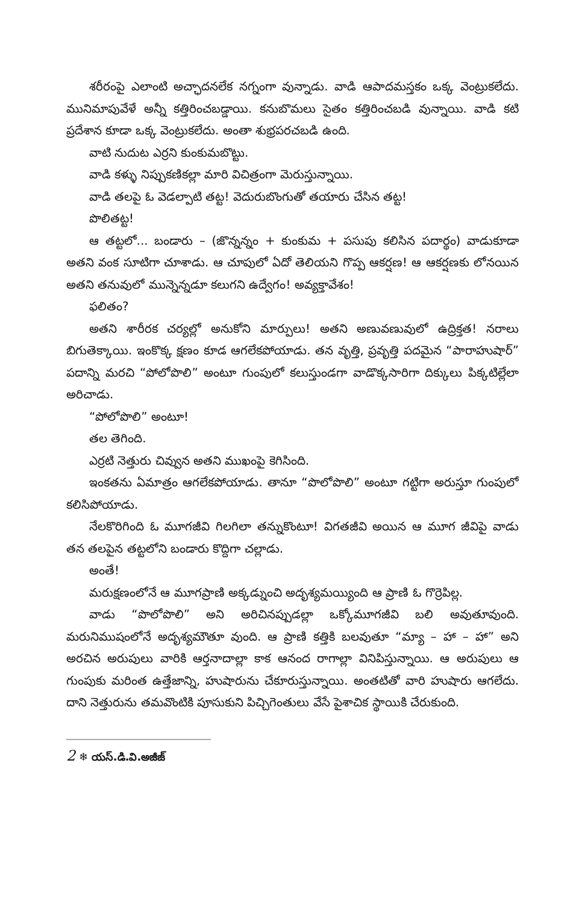శరీరంపై ఎలాంటి అచ్ఛాదనలేక నగ్నంగా వున్నాడు. వాడి ఆపాదమస్తకం ఒక్క వెంట్రుకలేదు. మునిమాపువేళే అన్నీ కత్తిరించబడ్డాయి. కనుబొమలు సైతం కత్తిరించబడి వున్నాయి. వాడి కటి ప్రదేశాన కూడా ఒక్క వెంట్రుకలేదు. అంతా శుభ్రపరచబడి ఉంది.
వాటి నుదుట ఎర్రని కుంకుమబొట్టు.
వాడి కళ్ళు నిప్పుకణికల్లా మారి విచిత్రంగా మెరుస్తున్నాయి.
వాడి తలపై ఓ వెడల్పాటి తట్ట! వెదురుబొంగుతో తయారు చేసిన తట్ట!
పొలితట్ట!
ఆ తట్టలో... బండారు – (జొన్నన్నం + కుంకుమ + పసుపు కలిసిన పదార్థం) వాడుకూడా అతని వంక సూటిగా చూశాడు. ఆ చూపులో ఏదో తెలియని గొప్ప ఆకర్షణ! ఆ ఆకర్షణకు లోనయిన అతని తనువులో మున్నెన్నడూ కలుగని ఉద్వేగం! అవ్యక్తావేశం!
ఫలితం?
అతని శారీరక చర్యల్లో అనుకోని మార్పులు! అతని అణువణువులో ఉద్రిక్తత! నరాలు బిగుతెక్కాయి. ఇంకొక్క క్షణం కూడ ఆగలేకపోయాడు. తన వృత్తి, ప్రవృత్తి పదమైన “పారాహుషార్” పదాన్ని మరచి “పోలోపొలి” అంటూ గుంపులో కలుస్తుండగా వాడొక్కసారిగా దిక్కులు పిక్కటిల్లేలా అరిచాడు.
“పోలోపొలి” అంటూ!
తల తెగింది.
ఎర్రటి నెత్తురు చివ్వున అతని ముఖంపై కెగిసింది.
ఇంకతను ఏమాత్రం ఆగలేకపోయాడు. తానూ “పొలోపొలి” అంటూ గట్టిగా అరుస్తూ గుంపులో కలిసిపోయాడు.
నేలకొరిగింది ఓ మూగజీవి గిలగిలా తన్నుకొంటూ! విగతజీవి అయిన ఆ మూగ జీవిపై వాడు తన తలపైన తట్టలోని బండారు కొద్దిగా చల్లాడు.
అంతే!
మరుక్షణంలోనే ఆ మూగప్రాణి అక్కడ్నుంచి అదృశ్యమయ్యింది ఆ ప్రాణి ఓ గొర్రెపిల్ల.
వాడు “పొలోపొలి” అని అరిచినప్పుడల్లా ఒక్కోమూగజీవి బలి అవుతూవుంది. మరునిముషంలోనే అదృశ్యమౌతూ వుంది. ఆ ప్రాణి కత్తికి బలవుతూ “మ్యా – హా – హా” అని అరచిన అరుపులు వారికి ఆర్తనాదాల్లా కాక ఆనంద రాగాల్లా వినిపిస్తున్నాయి. ఆ అరుపులు ఆ గుంపుకు మరింత ఉత్తేజాన్ని, హుషారును చేకూరుస్తున్నాయి. అంతటితో వారి హుషారు ఆగలేదు. దాని నెత్తురును తమవొంటికి పూసుకుని పిచ్చిగెంతులు వేసే పైశాచిక స్థాయికి చేరుకుంది.
2 ❄ యస్.డి.వి.అజీజ్